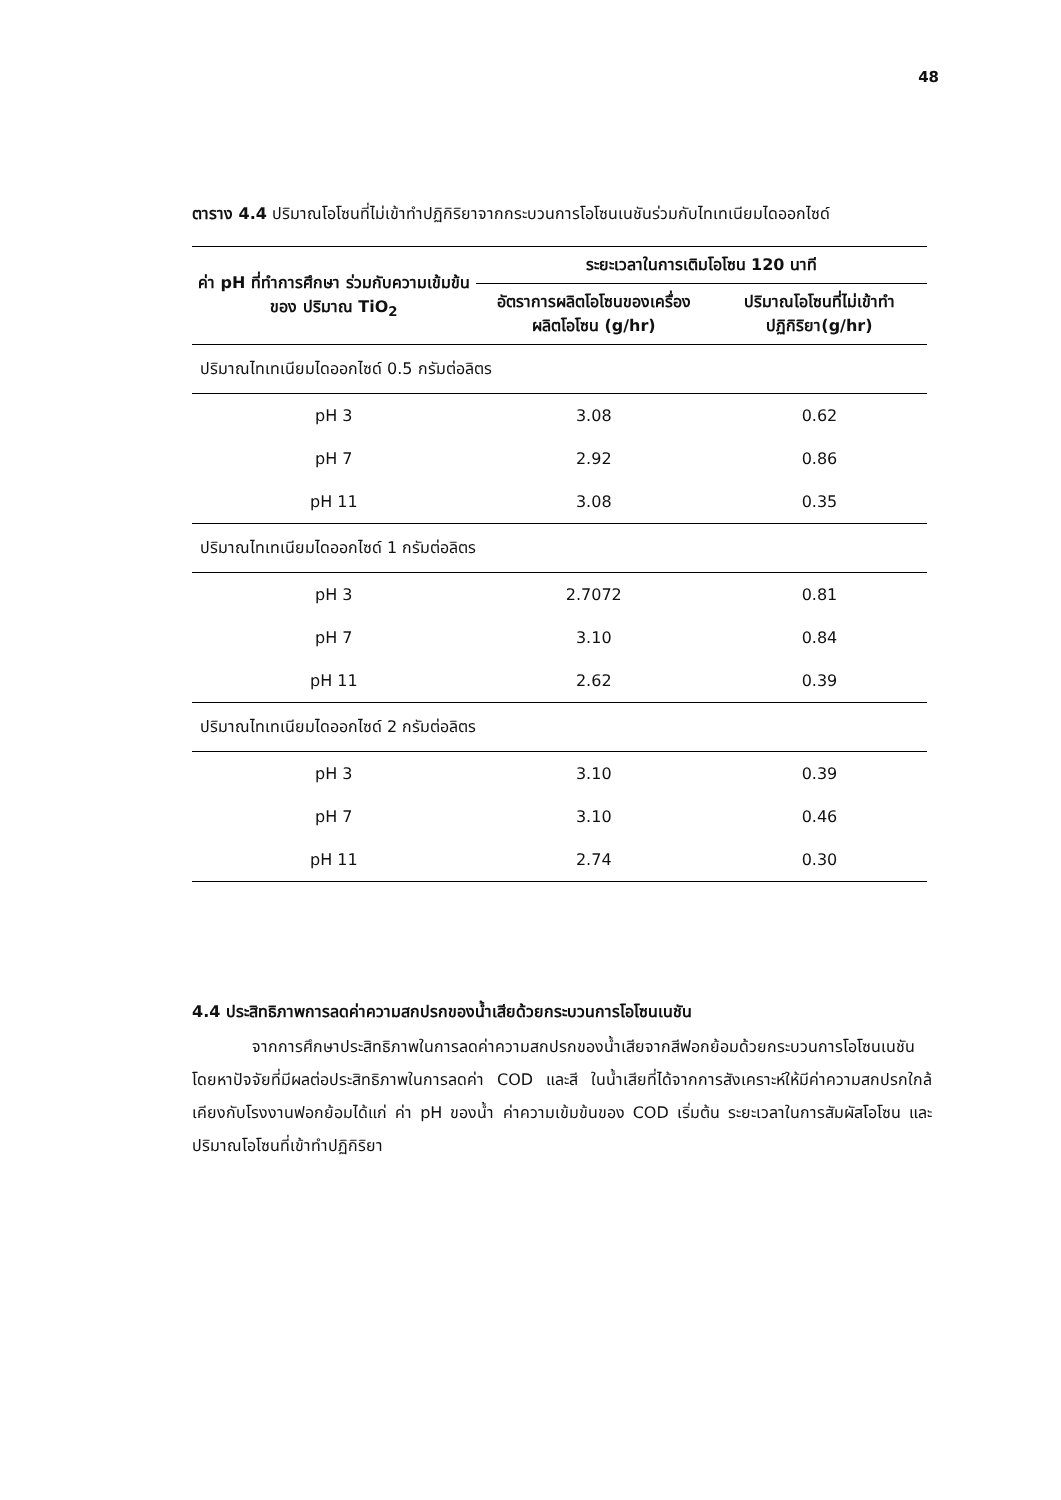48
ตาราง 4.4 ปริมาณโอโซนที่ไม่เข้าทำปฏิกิริยาจากกระบวนการโอโซนเนชันร่วมกับไทเทเนียมไดออกไซด์
| ค่า pH ที่ทำการศึกษา ร่วมกับความเข้มข้นของ ปริมาณ TiO<sub>2</sub> | ระยะเวลาในการเติมโอโซน 120 นาที | |
| --- | --- | --- |
| | อัตราการผลิตโอโซนของเครื่อง ผลิตโอโซน (g/hr) | ปริมาณโอโซนที่ไม่เข้าทำ ปฏิกิริยา(g/hr) |
| ปริมาณไทเทเนียมไดออกไซด์ 0.5 กรัมต่อลิตร | | |
| pH 3 | 3.08 | 0.62 |
| pH 7 | 2.92 | 0.86 |
| pH 11 | 3.08 | 0.35 |
| ปริมาณไทเทเนียมไดออกไซด์ 1 กรัมต่อลิตร | | |
| pH 3 | 2.7072 | 0.81 |
| pH 7 | 3.10 | 0.84 |
| pH 11 | 2.62 | 0.39 |
| ปริมาณไทเทเนียมไดออกไซด์ 2 กรัมต่อลิตร | | |
| pH 3 | 3.10 | 0.39 |
| pH 7 | 3.10 | 0.46 |
| pH 11 | 2.74 | 0.30 |
4.4 ประสิทธิภาพการลดค่าความสกปรกของน้ำเสียด้วยกระบวนการโอโซนเนชัน
จากการศึกษาประสิทธิภาพในการลดค่าความสกปรกของน้ำเสียจากสีฟอกย้อมด้วยกระบวนการโอโซนเนชัน โดยหาปัจจัยที่มีผลต่อประสิทธิภาพในการลดค่า COD และสี ในน้ำเสียที่ได้จากการสังเคราะห์ให้มีค่าความสกปรกใกล้เคียงกับโรงงานฟอกย้อมได้แก่ ค่า pH ของน้ำ ค่าความเข้มข้นของ COD เริ่มต้น ระยะเวลาในการสัมผัสโอโซน และปริมาณโอโซนที่เข้าทำปฏิกิริยา